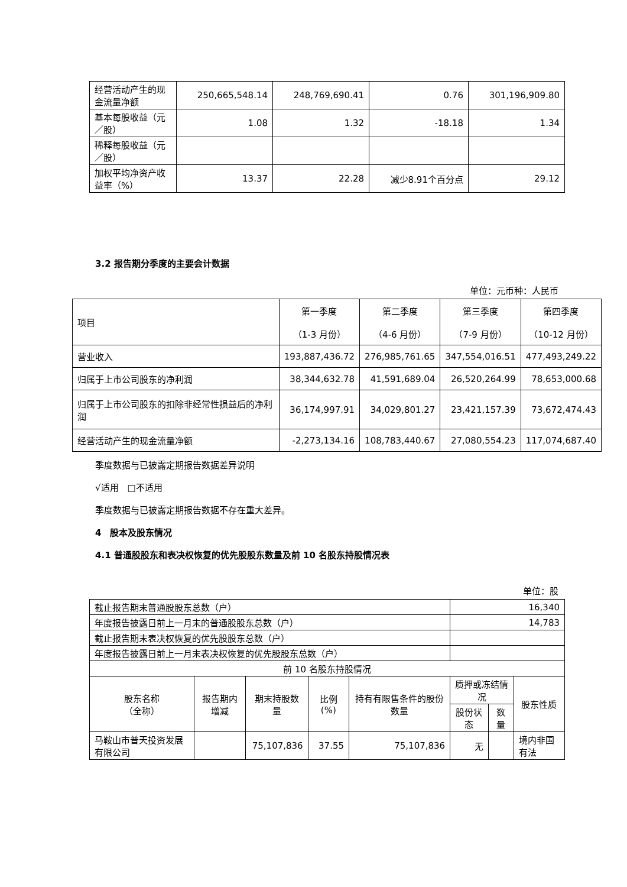| 经营活动产生的现金流量净额 | 250,665,548.14 | 248,769,690.41 | 0.76 | 301,196,909.80 |
| 基本每股收益（元／股） | 1.08 | 1.32 | -18.18 | 1.34 |
| 稀释每股收益（元／股） | | | | |
| 加权平均净资产收益率（%） | 13.37 | 22.28 | 减少8.91个百分点 | 29.12 |
3.2 报告期分季度的主要会计数据
单位：元币种：人民币
| 项目 | 第一季度 （1-3 月份） | 第二季度 （4-6 月份） | 第三季度 （7-9 月份） | 第四季度 （10-12 月份） |
| 营业收入 | 193,887,436.72 | 276,985,761.65 | 347,554,016.51 | 477,493,249.22 |
| 归属于上市公司股东的净利润 | 38,344,632.78 | 41,591,689.04 | 26,520,264.99 | 78,653,000.68 |
| 归属于上市公司股东的扣除非经常性损益后的净利润 | 36,174,997.91 | 34,029,801.27 | 23,421,157.39 | 73,672,474.43 |
| 经营活动产生的现金流量净额 | -2,273,134.16 | 108,783,440.67 | 27,080,554.23 | 117,074,687.40 |
季度数据与已披露定期报告数据差异说明
√适用　□不适用
季度数据与已披露定期报告数据不存在重大差异。
4　股本及股东情况
4.1 普通股股东和表决权恢复的优先股股东数量及前 10 名股东持股情况表
单位：股
| 截止报告期末普通股股东总数（户） | | | | | 16,340 | | |
| 年度报告披露日前上一月末的普通股股东总数（户） | | | | | 14,783 | | |
| 截止报告期末表决权恢复的优先股股东总数（户） | | | | | | | |
| 年度报告披露日前上一月末表决权恢复的优先股股东总数（户） | | | | | | | |
| 前 10 名股东持股情况 | | | | | | | |
| 股东名称 （全称） | 报告期内增减 | 期末持股数量 | 比例(%) | 持有有限售条件的股份数量 | 质押或冻结情况 | | 股东性质 |
| | | | | | 股份状态 | 数量 | |
| 马鞍山市普天投资发展有限公司 | | 75,107,836 | 37.55 | 75,107,836 | 无 | | 境内非国有法 |